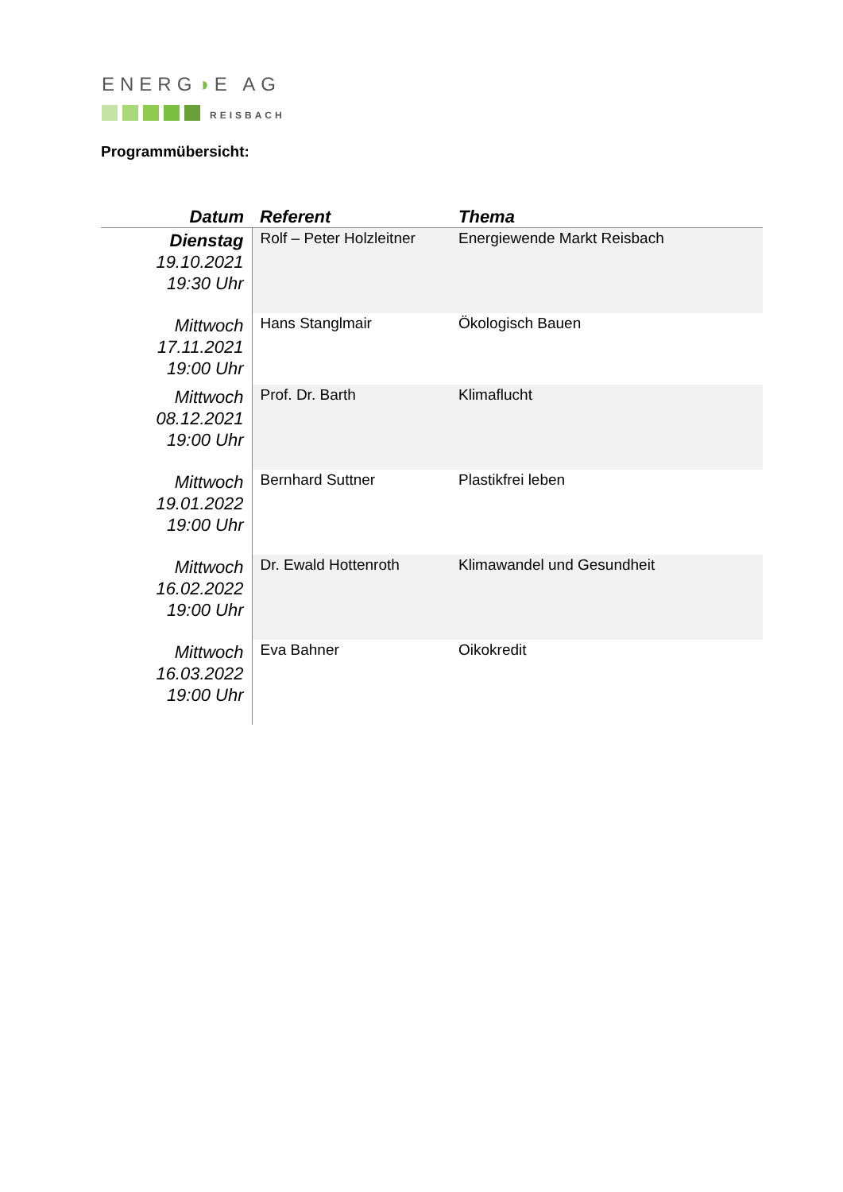ENERG◑E AG
REISBACH
Programmübersicht:
| Datum | Referent | Thema |
| --- | --- | --- |
| Dienstag 19.10.2021 19:30 Uhr | Rolf – Peter Holzleitner | Energiewende Markt Reisbach |
| Mittwoch 17.11.2021 19:00 Uhr | Hans Stanglmair | Ökologisch Bauen |
| Mittwoch 08.12.2021 19:00 Uhr | Prof. Dr. Barth | Klimaflucht |
| Mittwoch 19.01.2022 19:00 Uhr | Bernhard Suttner | Plastikfrei leben |
| Mittwoch 16.02.2022 19:00 Uhr | Dr. Ewald Hottenroth | Klimawandel und Gesundheit |
| Mittwoch 16.03.2022 19:00 Uhr | Eva Bahner | Oikokredit |